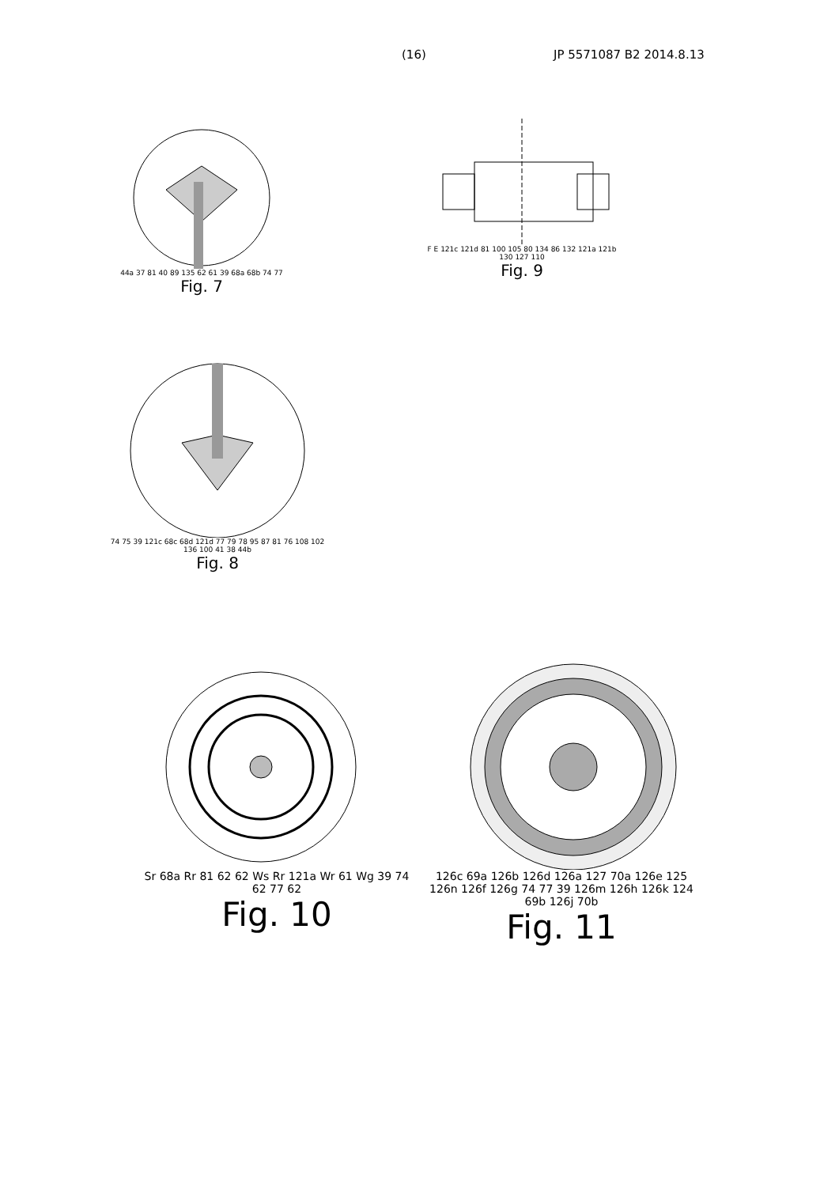(16) JP 5571087 B2 2014.8.13
44a 37 81 40 89 135 62 61 39 68a 68b 74 77
Fig. 7
F E 121c 121d 81 100 105 80 134 86 132 121a 121b 130 127 110
Fig. 9
74 75 39 121c 68c 68d 121d 77 79 78 95 87 81 76 108 102 136 100 41 38 44b
Fig. 8
Sr 68a Rr 81 62 62 Ws Rr 121a Wr 61 Wg 39 74 62 77 62
Fig. 10
126c 69a 126b 126d 126a 127 70a 126e 125 126n 126f 126g 74 77 39 126m 126h 126k 124 69b 126j 70b
Fig. 11